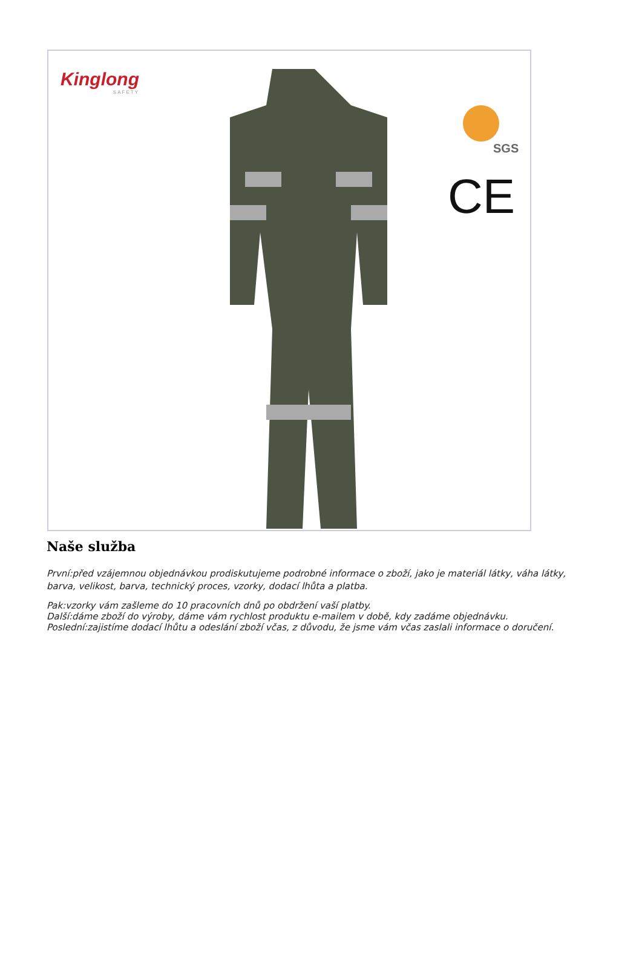Kinglong
SAFETY
SGS
CE
Naše služba
První:před vzájemnou objednávkou prodiskutujeme podrobné informace o zboží, jako je materiál látky, váha látky, barva, velikost, barva, technický proces, vzorky, dodací lhůta a platba.
Pak:vzorky vám zašleme do 10 pracovních dnů po obdržení vaší platby.
Další:dáme zboží do výroby, dáme vám rychlost produktu e-mailem v době, kdy zadáme objednávku.
Poslední:zajistíme dodací lhůtu a odeslání zboží včas, z důvodu, že jsme vám včas zaslali informace o doručení.